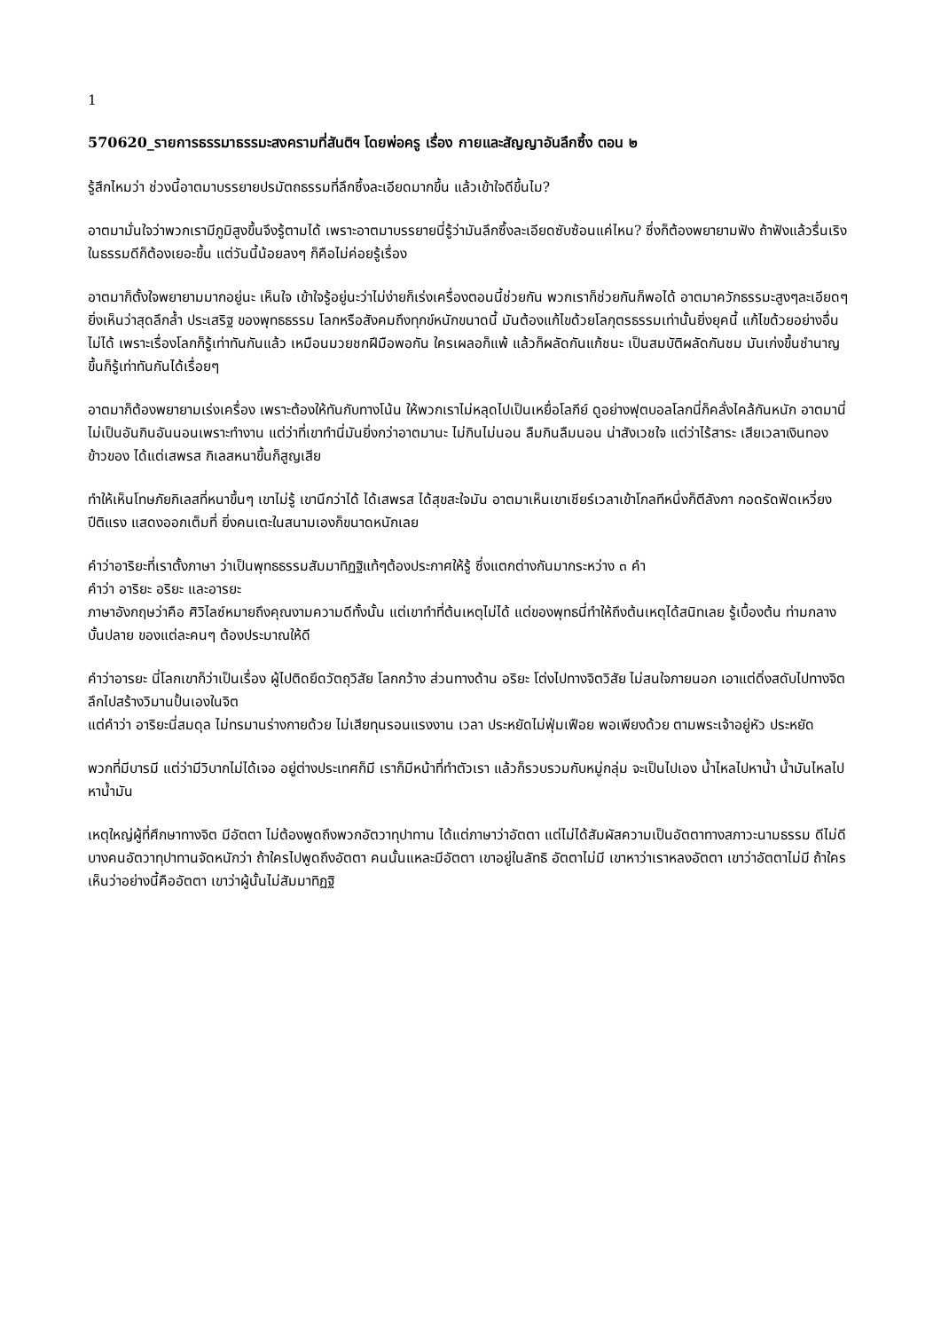1
570620_รายการธรรมาธรรมะสงครามที่สันติฯ โดยพ่อครู เรื่อง กายและสัญญาอันลึกซึ้ง ตอน ๒
รู้สึกไหมว่า ช่วงนี้อาตมาบรรยายปรมัตถธรรมที่ลึกซึ้งละเอียดมากขึ้น แล้วเข้าใจดีขึ้นไม?
อาตมามั่นใจว่าพวกเรามีภูมิสูงขึ้นจึงรู้ตามได้ เพราะอาตมาบรรยายนี่รู้ว่ามันลึกซึ้งละเอียดซับซ้อนแค่ไหน? ซึ่งก็ต้องพยายามฟัง ถ้าฟังแล้วรื่นเริงในธรรมดีก็ต้องเยอะขึ้น แต่วันนี้น้อยลงๆ ก็คือไม่ค่อยรู้เรื่อง
อาตมาก็ตั้งใจพยายามมากอยู่นะ เห็นใจ เข้าใจรู้อยู่นะว่าไม่ง่ายก็เร่งเครื่องตอนนี้ช่วยกัน พวกเราก็ช่วยกันก็พอได้ อาตมาควักธรรมะสูงๆละเอียดๆ ยิ่งเห็นว่าสุดลึกล้ำ ประเสริฐ ของพุทธธรรม โลกหรือสังคมถึงทุกข์หนักขนาดนี้ มันต้องแก้ไขด้วยโลกุตรธรรมเท่านั้นยิ่งยุคนี้ แก้ไขด้วยอย่างอื่นไม่ได้ เพราะเรื่องโลกก็รู้เท่าทันกันแล้ว เหมือนมวยชกฝีมือพอกัน ใครเผลอก็แพ้ แล้วก็ผลัดกันแก้ชนะ เป็นสมบัติผลัดกันชม มันเก่งขึ้นชำนาญขึ้นก็รู้เท่าทันกันได้เรื่อยๆ
อาตมาก็ต้องพยายามเร่งเครื่อง เพราะต้องให้ทันกับทางโน้น ให้พวกเราไม่หลุดไปเป็นเหยื่อโลกีย์ ดูอย่างฟุตบอลโลกนี่ก็คลั่งไคล้กันหนัก อาตมานี่ไม่เป็นอันกินอันนอนเพราะทำงาน แต่ว่าที่เขาทำนี่มันยิ่งกว่าอาตมานะ ไม่กินไม่นอน ลืมกินลืมนอน น่าสังเวชใจ แต่ว่าไร้สาระ เสียเวลาเงินทอง ข้าวของ ได้แต่เสพรส กิเลสหนาขึ้นก็สูญเสีย
ทำให้เห็นโทษภัยกิเลสที่หนาขึ้นๆ เขาไม่รู้ เขานึกว่าได้ ได้เสพรส ได้สุขสะใจมัน อาตมาเห็นเขาเชียร์เวลาเข้าโกลทีหนึ่งก็ตีลังกา กอดรัดฟัดเหวี่ยง ปีติแรง แสดงออกเต็มที่ ยิ่งคนเตะในสนามเองก็ขนาดหนักเลย
คำว่าอาริยะที่เราตั้งภาษา ว่าเป็นพุทธธรรมสัมมาทิฏฐิแท้ๆต้องประกาศให้รู้ ซึ่งแตกต่างกันมากระหว่าง ๓ คำ
คำว่า อาริยะ อริยะ และอารยะ
ภาษาอังกฤษว่าคือ ศิวิไลซ์หมายถึงคุณงามความดีทั้งนั้น แต่เขาทำที่ต้นเหตุไม่ได้ แต่ของพุทธนี่ทำให้ถึงต้นเหตุได้สนิทเลย รู้เบื้องต้น ท่ามกลาง บั้นปลาย ของแต่ละคนๆ ต้องประมาณให้ดี
คำว่าอารยะ นี่โลกเขาก็ว่าเป็นเรื่อง ผู้ไปติดยึดวัตถุวิสัย โลกกว้าง ส่วนทางด้าน อริยะ โต่งไปทางจิตวิสัย ไม่สนใจภายนอก เอาแต่ดิ่งสดับไปทางจิต ลึกไปสร้างวิมานปั้นเองในจิต
แต่คำว่า อาริยะนี่สมดุล ไม่ทรมานร่างกายด้วย ไม่เสียทุนรอนแรงงาน เวลา ประหยัดไม่ฟุ่มเฟือย พอเพียงด้วย ตามพระเจ้าอยู่หัว ประหยัด
พวกที่มีบารมี แต่ว่ามีวิบากไม่ได้เจอ อยู่ต่างประเทศก็มี เราก็มีหน้าที่ทำตัวเรา แล้วก็รวบรวมกับหมู่กลุ่ม จะเป็นไปเอง น้ำไหลไปหาน้ำ น้ำมันไหลไปหาน้ำมัน
เหตุใหญ่ผู้ที่ศึกษาทางจิต มีอัตตา ไม่ต้องพูดถึงพวกอัตวาทุปาทาน ได้แต่ภาษาว่าอัตตา แต่ไม่ได้สัมผัสความเป็นอัตตาทางสภาวะนามธรรม ดีไม่ดี บางคนอัตวาทุปาทานจัดหนักว่า ถ้าใครไปพูดถึงอัตตา คนนั้นแหละมีอัตตา เขาอยู่ในลัทธิ อัตตาไม่มี เขาหาว่าเราหลงอัตตา เขาว่าอัตตาไม่มี ถ้าใครเห็นว่าอย่างนี้คืออัตตา เขาว่าผู้นั้นไม่สัมมาทิฏฐิ